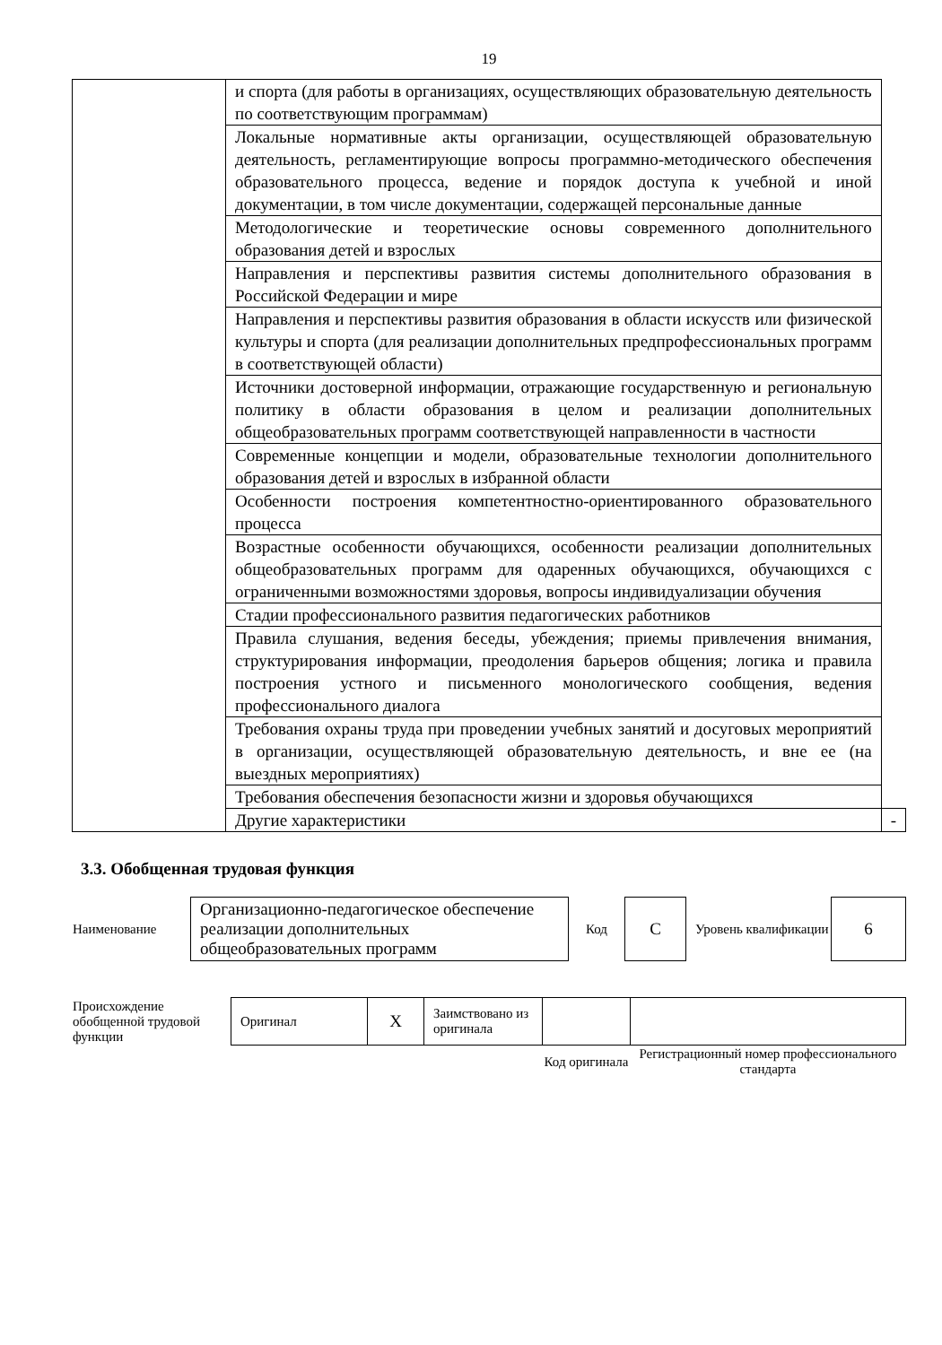19
| | и спорта (для работы в организациях, осуществляющих образовательную деятельность по соответствующим программам) | |
| | Локальные нормативные акты организации, осуществляющей образовательную деятельность, регламентирующие вопросы программно-методического обеспечения образовательного процесса, ведение и порядок доступа к учебной и иной документации, в том числе документации, содержащей персональные данные | |
| | Методологические и теоретические основы современного дополнительного образования детей и взрослых | |
| | Направления и перспективы развития системы дополнительного образования в Российской Федерации и мире | |
| | Направления и перспективы развития образования в области искусств или физической культуры и спорта (для реализации дополнительных предпрофессиональных программ в соответствующей области) | |
| | Источники достоверной информации, отражающие государственную и региональную политику в области образования в целом и реализации дополнительных общеобразовательных программ соответствующей направленности в частности | |
| | Современные концепции и модели, образовательные технологии дополнительного образования детей и взрослых в избранной области | |
| | Особенности построения компетентностно-ориентированного образовательного процесса | |
| | Возрастные особенности обучающихся, особенности реализации дополнительных общеобразовательных программ для одаренных обучающихся, обучающихся с ограниченными возможностями здоровья, вопросы индивидуализации обучения | |
| | Стадии профессионального развития педагогических работников | |
| | Правила слушания, ведения беседы, убеждения; приемы привлечения внимания, структурирования информации, преодоления барьеров общения; логика и правила построения устного и письменного монологического сообщения, ведения профессионального диалога | |
| | Требования охраны труда при проведении учебных занятий и досуговых мероприятий в организации, осуществляющей образовательную деятельность, и вне ее (на выездных мероприятиях) | |
| | Требования обеспечения безопасности жизни и здоровья обучающихся | |
| | Другие характеристики | - |
3.3. Обобщенная трудовая функция
| Наименование | Организационно-педагогическое обеспечение реализации дополнительных общеобразовательных программ | Код | C | Уровень квалификации | 6 |
| Происхождение обобщенной трудовой функции | Оригинал | X | Заимствовано из оригинала | | |
| | | | | Код оригинала | Регистрационный номер профессионального стандарта |